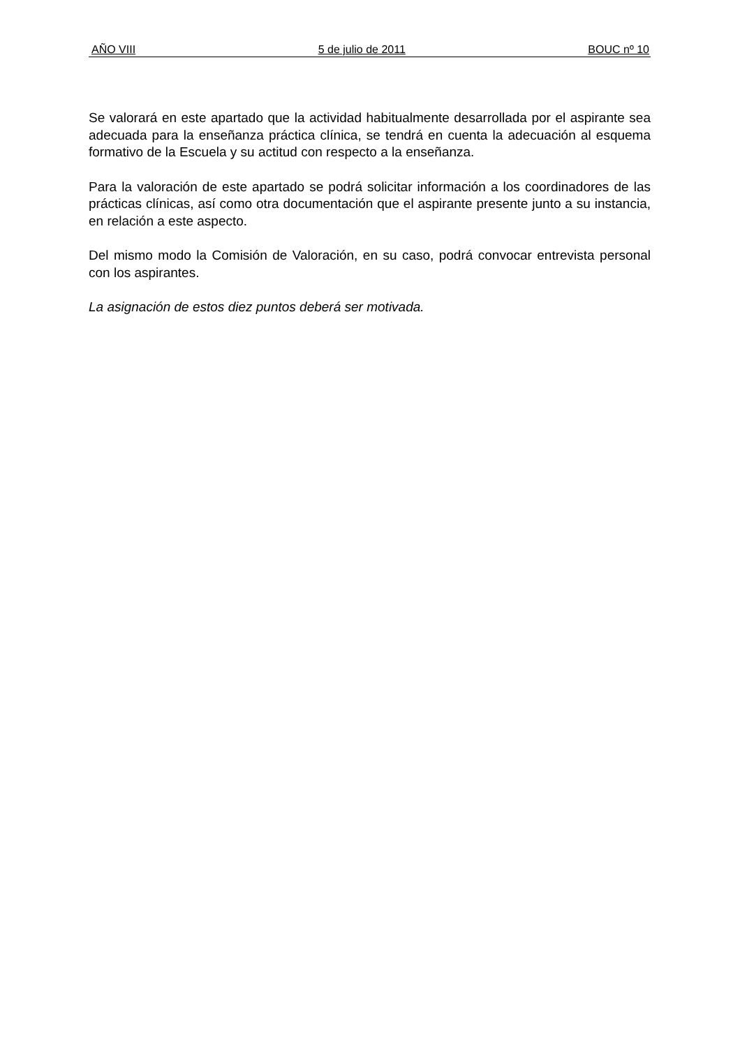AÑO VIII 5 de julio de 2011 BOUC nº 10
Se valorará en este apartado que la actividad habitualmente desarrollada por el aspirante sea adecuada para la enseñanza práctica clínica, se tendrá en cuenta la adecuación al esquema formativo de la Escuela y su actitud con respecto a la enseñanza.
Para la valoración de este apartado se podrá solicitar información a los coordinadores de las prácticas clínicas, así como otra documentación que el aspirante presente junto a su instancia, en relación a este aspecto.
Del mismo modo la Comisión de Valoración, en su caso, podrá convocar entrevista personal con los aspirantes.
La asignación de estos diez puntos deberá ser motivada.